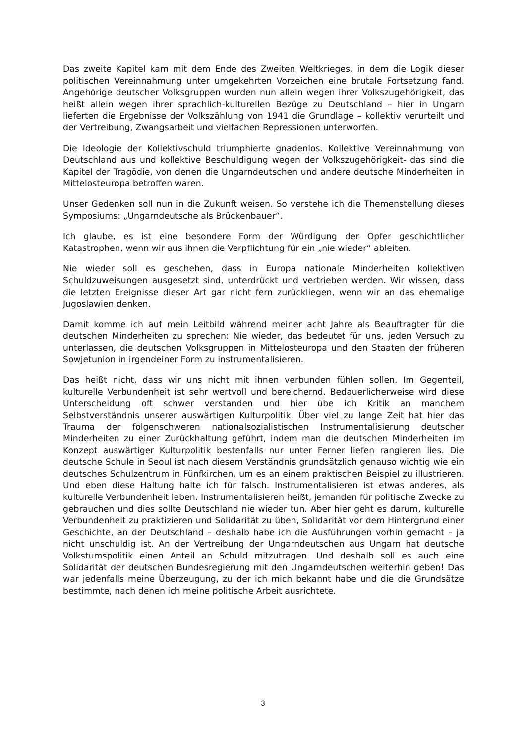Das zweite Kapitel kam mit dem Ende des Zweiten Weltkrieges, in dem die Logik dieser politischen Vereinnahmung unter umgekehrten Vorzeichen eine brutale Fortsetzung fand. Angehörige deutscher Volksgruppen wurden nun allein wegen ihrer Volkszugehörigkeit, das heißt allein wegen ihrer sprachlich-kulturellen Bezüge zu Deutschland – hier in Ungarn lieferten die Ergebnisse der Volkszählung von 1941 die Grundlage – kollektiv verurteilt und der Vertreibung, Zwangsarbeit und vielfachen Repressionen unterworfen.
Die Ideologie der Kollektivschuld triumphierte gnadenlos. Kollektive Vereinnahmung von Deutschland aus und kollektive Beschuldigung wegen der Volkszugehörigkeit- das sind die Kapitel der Tragödie, von denen die Ungarndeutschen und andere deutsche Minderheiten in Mittelosteuropa betroffen waren.
Unser Gedenken soll nun in die Zukunft weisen. So verstehe ich die Themenstellung dieses Symposiums: „Ungarndeutsche als Brückenbauer“.
Ich glaube, es ist eine besondere Form der Würdigung der Opfer geschichtlicher Katastrophen, wenn wir aus ihnen die Verpflichtung für ein „nie wieder“ ableiten.
Nie wieder soll es geschehen, dass in Europa nationale Minderheiten kollektiven Schuldzuweisungen ausgesetzt sind, unterdrückt und vertrieben werden. Wir wissen, dass die letzten Ereignisse dieser Art gar nicht fern zurückliegen, wenn wir an das ehemalige Jugoslawien denken.
Damit komme ich auf mein Leitbild während meiner acht Jahre als Beauftragter für die deutschen Minderheiten zu sprechen: Nie wieder, das bedeutet für uns, jeden Versuch zu unterlassen, die deutschen Volksgruppen in Mittelosteuropa und den Staaten der früheren Sowjetunion in irgendeiner Form zu instrumentalisieren.
Das heißt nicht, dass wir uns nicht mit ihnen verbunden fühlen sollen. Im Gegenteil, kulturelle Verbundenheit ist sehr wertvoll und bereichernd. Bedauerlicherweise wird diese Unterscheidung oft schwer verstanden und hier übe ich Kritik an manchem Selbstverständnis unserer auswärtigen Kulturpolitik. Über viel zu lange Zeit hat hier das Trauma der folgenschweren nationalsozialistischen Instrumentalisierung deutscher Minderheiten zu einer Zurückhaltung geführt, indem man die deutschen Minderheiten im Konzept auswärtiger Kulturpolitik bestenfalls nur unter Ferner liefen rangieren lies. Die deutsche Schule in Seoul ist nach diesem Verständnis grundsätzlich genauso wichtig wie ein deutsches Schulzentrum in Fünfkirchen, um es an einem praktischen Beispiel zu illustrieren. Und eben diese Haltung halte ich für falsch. Instrumentalisieren ist etwas anderes, als kulturelle Verbundenheit leben. Instrumentalisieren heißt, jemanden für politische Zwecke zu gebrauchen und dies sollte Deutschland nie wieder tun. Aber hier geht es darum, kulturelle Verbundenheit zu praktizieren und Solidarität zu üben, Solidarität vor dem Hintergrund einer Geschichte, an der Deutschland – deshalb habe ich die Ausführungen vorhin gemacht – ja nicht unschuldig ist. An der Vertreibung der Ungarndeutschen aus Ungarn hat deutsche Volkstumspolitik einen Anteil an Schuld mitzutragen. Und deshalb soll es auch eine Solidarität der deutschen Bundesregierung mit den Ungarndeutschen weiterhin geben! Das war jedenfalls meine Überzeugung, zu der ich mich bekannt habe und die die Grundsätze bestimmte, nach denen ich meine politische Arbeit ausrichtete.
3